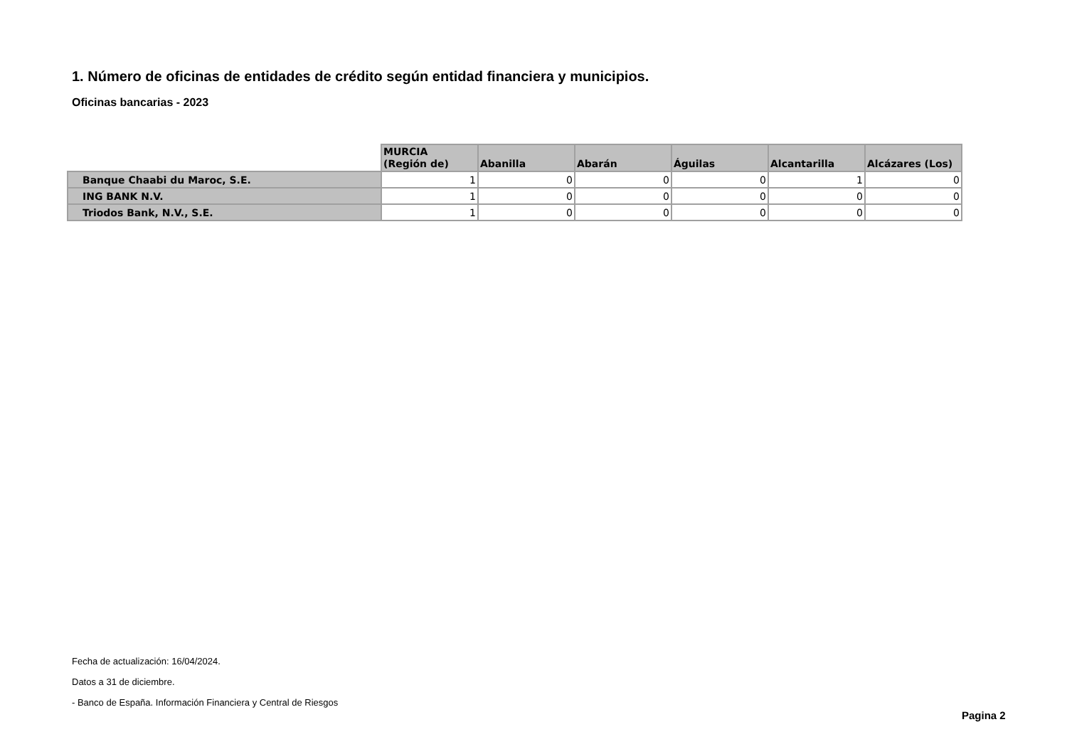1. Número de oficinas de entidades de crédito según entidad financiera y municipios.
Oficinas bancarias - 2023
| | MURCIA (Región de) | Abanilla | Abarán | Águilas | Alcantarilla | Alcázares (Los) |
| --- | --- | --- | --- | --- | --- | --- |
| Banque Chaabi du Maroc, S.E. | 1 | 0 | 0 | 0 | 1 | 0 |
| ING BANK N.V. | 1 | 0 | 0 | 0 | 0 | 0 |
| Triodos Bank, N.V., S.E. | 1 | 0 | 0 | 0 | 0 | 0 |
Fecha de actualización: 16/04/2024.
Datos a 31 de diciembre.
- Banco de España. Información Financiera y Central de Riesgos
Pagina 2